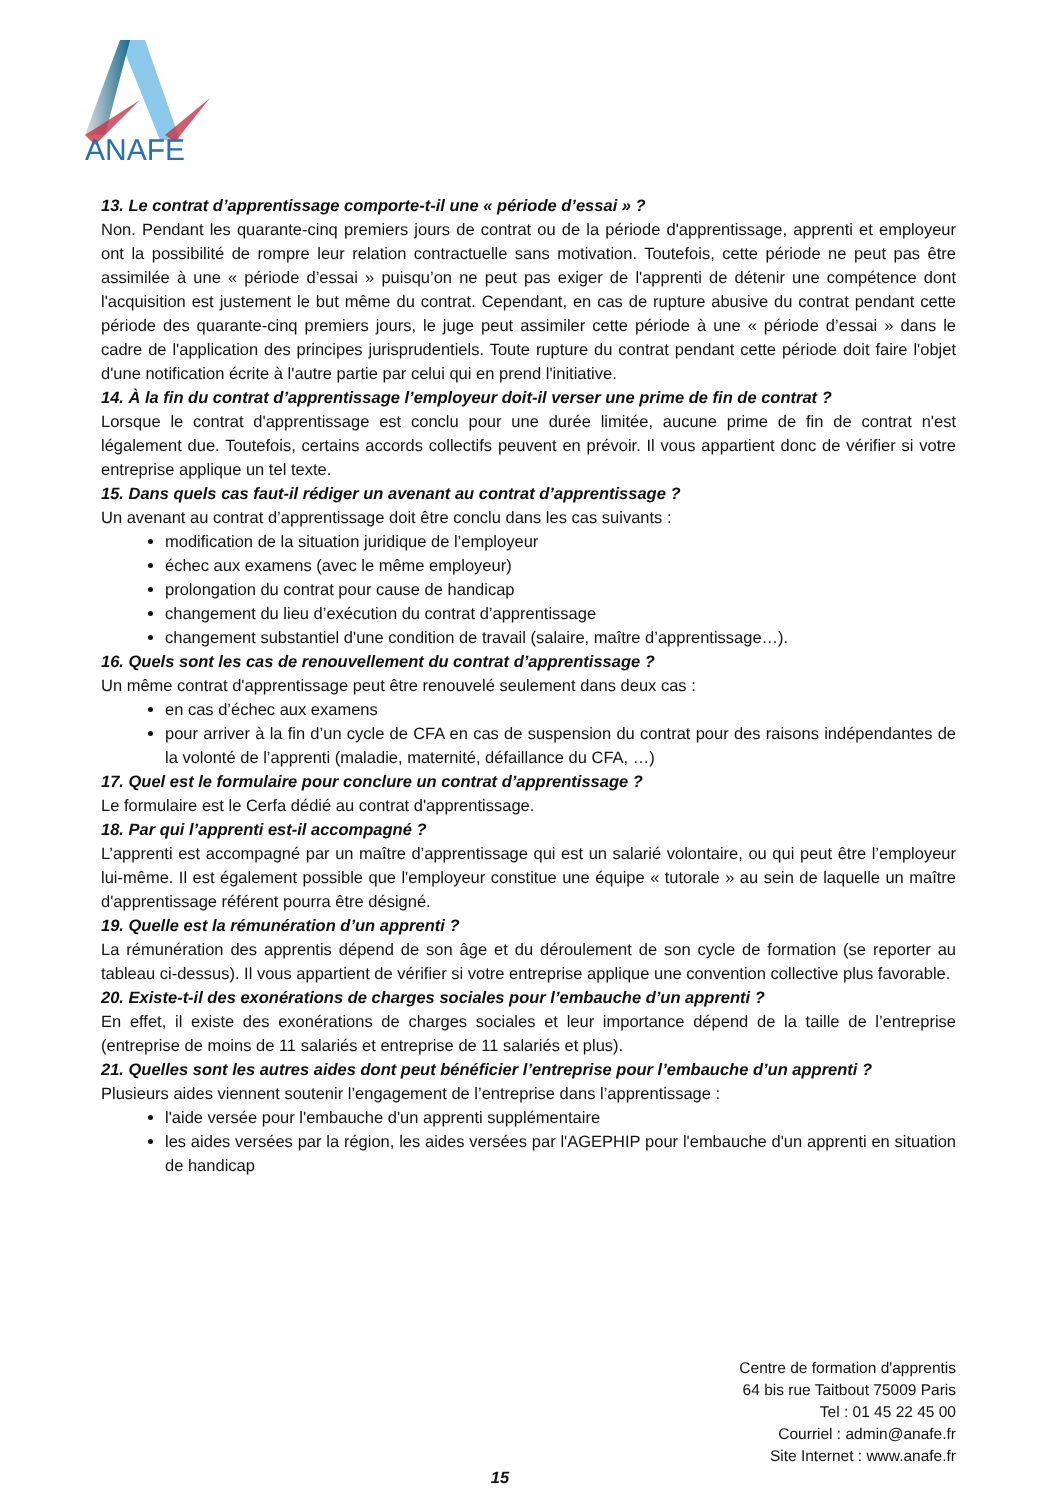ANAFE
13. Le contrat d’apprentissage comporte-t-il une « période d’essai » ?
Non. Pendant les quarante-cinq premiers jours de contrat ou de la période d'apprentissage, apprenti et employeur ont la possibilité de rompre leur relation contractuelle sans motivation. Toutefois, cette période ne peut pas être assimilée à une « période d’essai » puisqu’on ne peut pas exiger de l'apprenti de détenir une compétence dont l'acquisition est justement le but même du contrat. Cependant, en cas de rupture abusive du contrat pendant cette période des quarante-cinq premiers jours, le juge peut assimiler cette période à une « période d’essai » dans le cadre de l'application des principes jurisprudentiels. Toute rupture du contrat pendant cette période doit faire l'objet d'une notification écrite à l'autre partie par celui qui en prend l'initiative.
14. À la fin du contrat d’apprentissage l’employeur doit-il verser une prime de fin de contrat ?
Lorsque le contrat d'apprentissage est conclu pour une durée limitée, aucune prime de fin de contrat n'est légalement due. Toutefois, certains accords collectifs peuvent en prévoir. Il vous appartient donc de vérifier si votre entreprise applique un tel texte.
15. Dans quels cas faut-il rédiger un avenant au contrat d’apprentissage ?
Un avenant au contrat d’apprentissage doit être conclu dans les cas suivants :
modification de la situation juridique de l’employeur
échec aux examens (avec le même employeur)
prolongation du contrat pour cause de handicap
changement du lieu d’exécution du contrat d’apprentissage
changement substantiel d'une condition de travail (salaire, maître d’apprentissage…).
16. Quels sont les cas de renouvellement du contrat d’apprentissage ?
Un même contrat d'apprentissage peut être renouvelé seulement dans deux cas :
en cas d’échec aux examens
pour arriver à la fin d’un cycle de CFA en cas de suspension du contrat pour des raisons indépendantes de la volonté de l’apprenti (maladie, maternité, défaillance du CFA, …)
17. Quel est le formulaire pour conclure un contrat d’apprentissage ?
Le formulaire est le Cerfa dédié au contrat d'apprentissage.
18. Par qui l’apprenti est-il accompagné ?
L’apprenti est accompagné par un maître d’apprentissage qui est un salarié volontaire, ou qui peut être l’employeur lui-même. Il est également possible que l'employeur constitue une équipe « tutorale » au sein de laquelle un maître d'apprentissage référent pourra être désigné.
19. Quelle est la rémunération d’un apprenti ?
La rémunération des apprentis dépend de son âge et du déroulement de son cycle de formation (se reporter au tableau ci-dessus). Il vous appartient de vérifier si votre entreprise applique une convention collective plus favorable.
20. Existe-t-il des exonérations de charges sociales pour l’embauche d’un apprenti ?
En effet, il existe des exonérations de charges sociales et leur importance dépend de la taille de l’entreprise (entreprise de moins de 11 salariés et entreprise de 11 salariés et plus).
21. Quelles sont les autres aides dont peut bénéficier l’entreprise pour l’embauche d’un apprenti ?
Plusieurs aides viennent soutenir l’engagement de l’entreprise dans l’apprentissage :
l'aide versée pour l'embauche d'un apprenti supplémentaire
les aides versées par la région, les aides versées par l'AGEPHIP pour l'embauche d'un apprenti en situation de handicap
Centre de formation d'apprentis
64 bis rue Taitbout 75009 Paris
Tel : 01 45 22 45 00
Courriel : admin@anafe.fr
Site Internet : www.anafe.fr
15